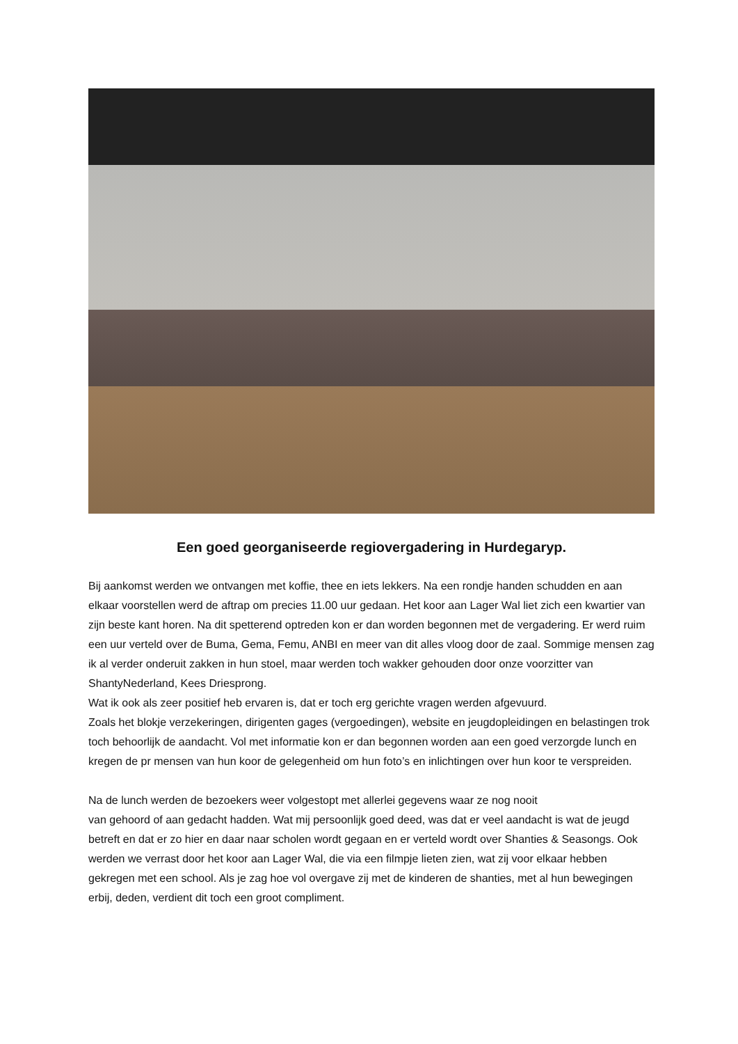Een goed georganiseerde regiovergadering in Hurdegaryp.
Bij aankomst werden we ontvangen met koffie, thee en iets lekkers. Na een rondje handen schudden en aan elkaar voorstellen werd de aftrap om precies 11.00 uur gedaan. Het koor aan Lager Wal liet zich een kwartier van zijn beste kant horen. Na dit spetterend optreden kon er dan worden begonnen met de vergadering. Er werd ruim een uur verteld over de Buma, Gema, Femu, ANBI en meer van dit alles vloog door de zaal. Sommige mensen zag ik al verder onderuit zakken in hun stoel, maar werden toch wakker gehouden door onze voorzitter van ShantyNederland, Kees Driesprong.
Wat ik ook als zeer positief heb ervaren is, dat er toch erg gerichte vragen werden afgevuurd.
Zoals het blokje verzekeringen, dirigenten gages (vergoedingen), website en jeugdopleidingen en belastingen trok toch behoorlijk de aandacht. Vol met informatie kon er dan begonnen worden aan een goed verzorgde lunch en kregen de pr mensen van hun koor de gelegenheid om hun foto’s en inlichtingen over hun koor te verspreiden.
Na de lunch werden de bezoekers weer volgestopt met allerlei gegevens waar ze nog nooit
van gehoord of aan gedacht hadden. Wat mij persoonlijk goed deed, was dat er veel aandacht is wat de jeugd betreft en dat er zo hier en daar naar scholen wordt gegaan en er verteld wordt over Shanties & Seasongs. Ook werden we verrast door het koor aan Lager Wal, die via een filmpje lieten zien, wat zij voor elkaar hebben gekregen met een school. Als je zag hoe vol overgave zij met de kinderen de shanties, met al hun bewegingen erbij, deden, verdient dit toch een groot compliment.